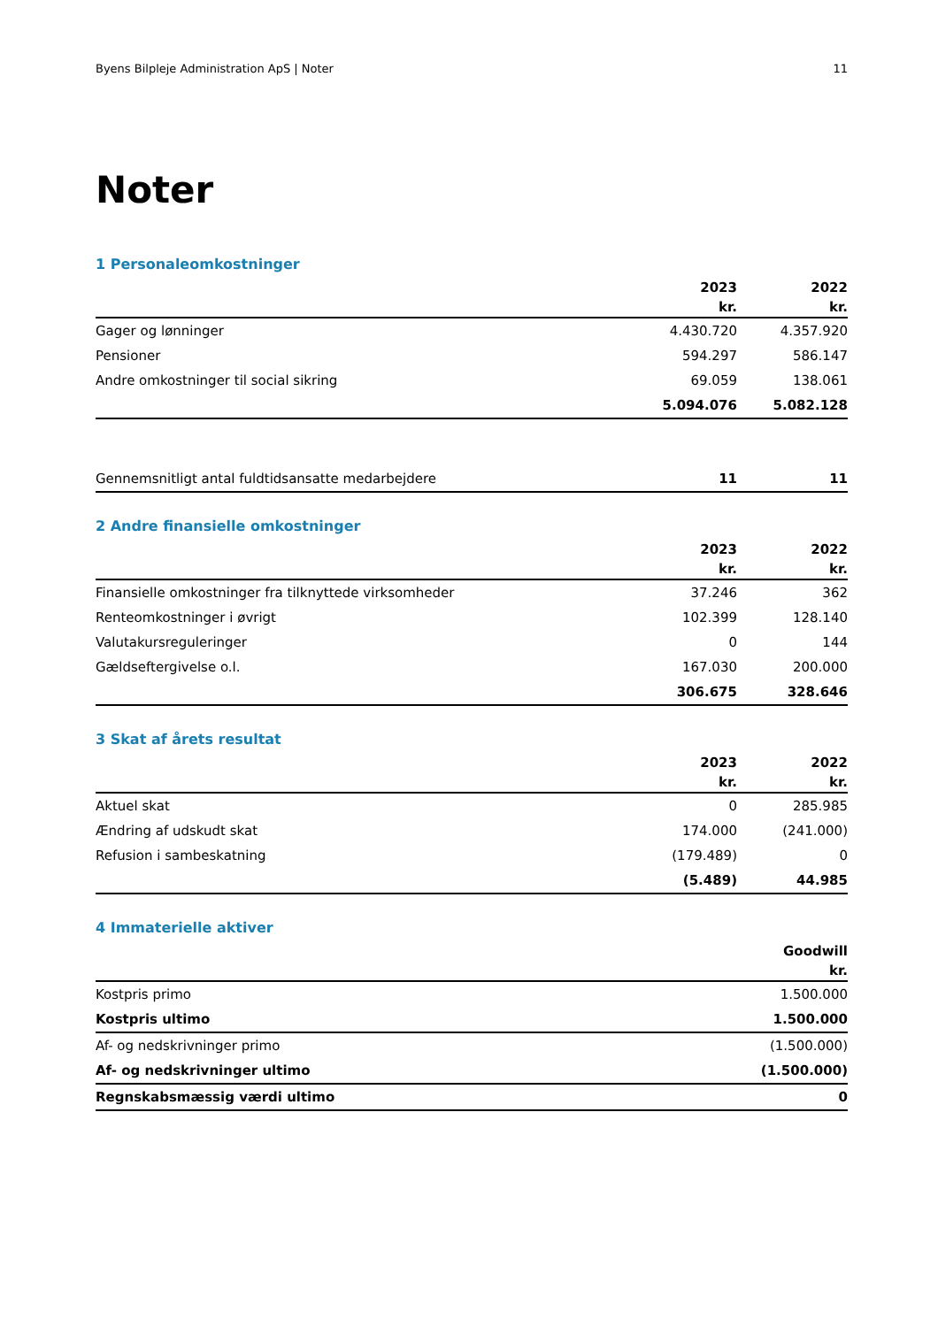Byens Bilpleje Administration ApS | Noter 11
Noter
1 Personaleomkostninger
| | 2023 | 2022 |
| --- | --- | --- |
| | kr. | kr. |
| Gager og lønninger | 4.430.720 | 4.357.920 |
| Pensioner | 594.297 | 586.147 |
| Andre omkostninger til social sikring | 69.059 | 138.061 |
| | 5.094.076 | 5.082.128 |
| Gennemsnitligt antal fuldtidsansatte medarbejdere | 11 | 11 |
2 Andre finansielle omkostninger
| | 2023 | 2022 |
| --- | --- | --- |
| | kr. | kr. |
| Finansielle omkostninger fra tilknyttede virksomheder | 37.246 | 362 |
| Renteomkostninger i øvrigt | 102.399 | 128.140 |
| Valutakursreguleringer | 0 | 144 |
| Gældseftergivelse o.l. | 167.030 | 200.000 |
| | 306.675 | 328.646 |
3 Skat af årets resultat
| | 2023 | 2022 |
| --- | --- | --- |
| | kr. | kr. |
| Aktuel skat | 0 | 285.985 |
| Ændring af udskudt skat | 174.000 | (241.000) |
| Refusion i sambeskatning | (179.489) | 0 |
| | (5.489) | 44.985 |
4 Immaterielle aktiver
| | Goodwill |
| --- | --- |
| | kr. |
| Kostpris primo | 1.500.000 |
| Kostpris ultimo | 1.500.000 |
| Af- og nedskrivninger primo | (1.500.000) |
| Af- og nedskrivninger ultimo | (1.500.000) |
| Regnskabsmæssig værdi ultimo | 0 |